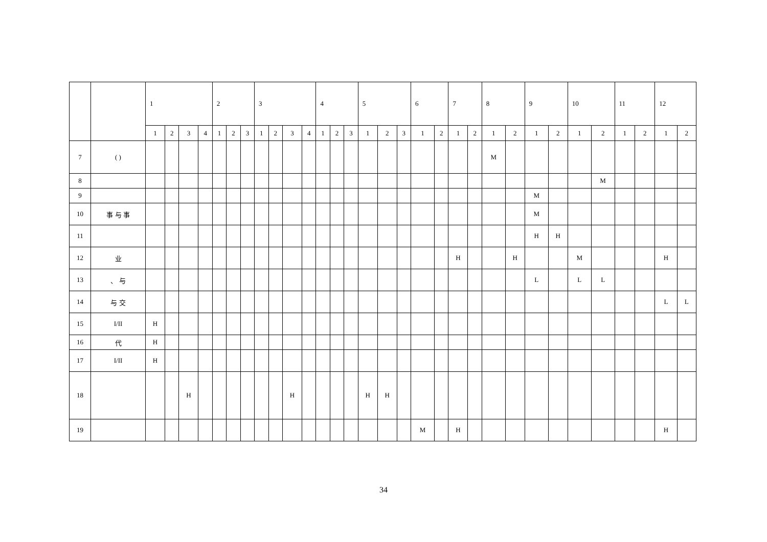| | | 1 | | | | 2 | | | 3 | | | | 4 | | | 5 | | | 6 | | 7 | | 8 | | 9 | | 10 | | 11 | | 12 | |
| --- | --- | --- | --- | --- | --- | --- | --- | --- | --- | --- | --- | --- | --- | --- | --- | --- | --- | --- | --- | --- | --- | --- | --- | --- | --- | --- | --- | --- | --- | --- | --- | --- |
| | | 1 | 2 | 3 | 4 | 1 | 2 | 3 | 1 | 2 | 3 | 4 | 1 | 2 | 3 | 1 | 2 | 3 | 1 | 2 | 1 | 2 | 1 | 2 | 1 | 2 | 1 | 2 | 1 | 2 | 1 | 2 |
| 7 | ( ) | | | | | | | | | | | | | | | | | | | | | | M | | | | | | | | | |
| 8 | | | | | | | | | | | | | | | | | | | | | | | | | | | | M | | | | |
| 9 | | | | | | | | | | | | | | | | | | | | | | | | | M | | | | | | | |
| 10 | 事 与 事 | | | | | | | | | | | | | | | | | | | | | | | | M | | | | | | | |
| 11 | | | | | | | | | | | | | | | | | | | | | | | | | H | H | | | | | | |
| 12 | 业 | | | | | | | | | | | | | | | | | | | | H | | | H | | | M | | | | H | |
| 13 | 、 与 | | | | | | | | | | | | | | | | | | | | | | | | L | | L | L | | | | |
| 14 | 与 交 | | | | | | | | | | | | | | | | | | | | | | | | | | | | | | L | L |
| 15 | I/II | H | | | | | | | | | | | | | | | | | | | | | | | | | | | | | | |
| 16 | 代 | H | | | | | | | | | | | | | | | | | | | | | | | | | | | | | | |
| 17 | I/II | H | | | | | | | | | | | | | | | | | | | | | | | | | | | | | | |
| 18 | | | | H | | | | | | | H | | | | | H | H | | | | | | | | | | | | | | | |
| 19 | | | | | | | | | | | | | | | | | | | M | | H | | | | | | | | | | H | |
34